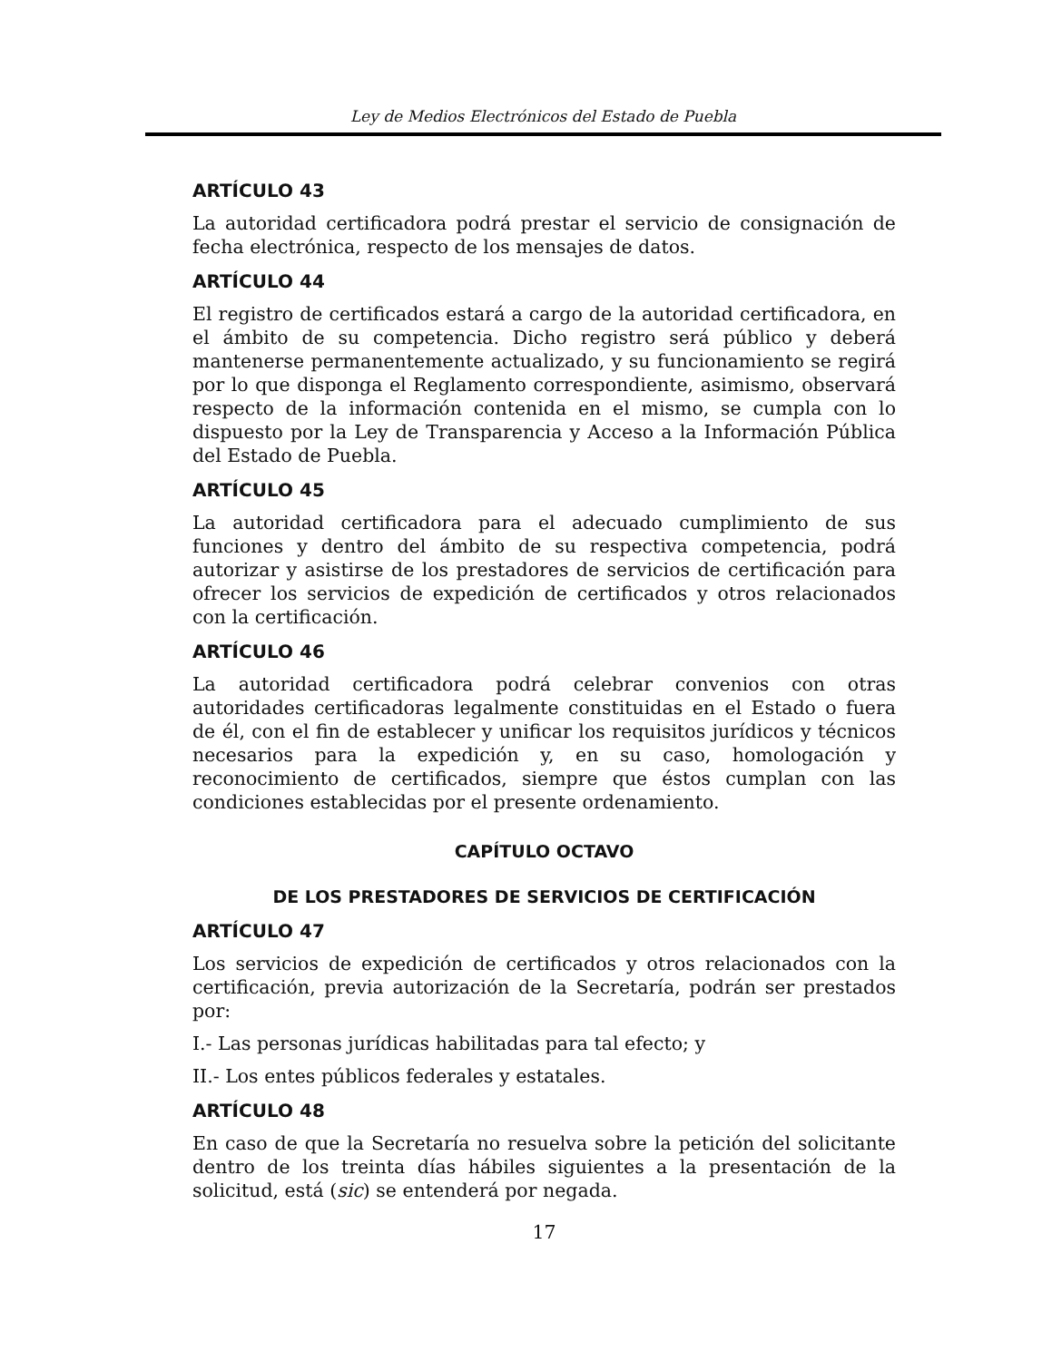Ley de Medios Electrónicos del Estado de Puebla
ARTÍCULO 43
La autoridad certificadora podrá prestar el servicio de consignación de fecha electrónica, respecto de los mensajes de datos.
ARTÍCULO 44
El registro de certificados estará a cargo de la autoridad certificadora, en el ámbito de su competencia. Dicho registro será público y deberá mantenerse permanentemente actualizado, y su funcionamiento se regirá por lo que disponga el Reglamento correspondiente, asimismo, observará respecto de la información contenida en el mismo, se cumpla con lo dispuesto por la Ley de Transparencia y Acceso a la Información Pública del Estado de Puebla.
ARTÍCULO 45
La autoridad certificadora para el adecuado cumplimiento de sus funciones y dentro del ámbito de su respectiva competencia, podrá autorizar y asistirse de los prestadores de servicios de certificación para ofrecer los servicios de expedición de certificados y otros relacionados con la certificación.
ARTÍCULO 46
La autoridad certificadora podrá celebrar convenios con otras autoridades certificadoras legalmente constituidas en el Estado o fuera de él, con el fin de establecer y unificar los requisitos jurídicos y técnicos necesarios para la expedición y, en su caso, homologación y reconocimiento de certificados, siempre que éstos cumplan con las condiciones establecidas por el presente ordenamiento.
CAPÍTULO OCTAVO
DE LOS PRESTADORES DE SERVICIOS DE CERTIFICACIÓN
ARTÍCULO 47
Los servicios de expedición de certificados y otros relacionados con la certificación, previa autorización de la Secretaría, podrán ser prestados por:
I.- Las personas jurídicas habilitadas para tal efecto; y
II.- Los entes públicos federales y estatales.
ARTÍCULO 48
En caso de que la Secretaría no resuelva sobre la petición del solicitante dentro de los treinta días hábiles siguientes a la presentación de la solicitud, está (sic) se entenderá por negada.
17